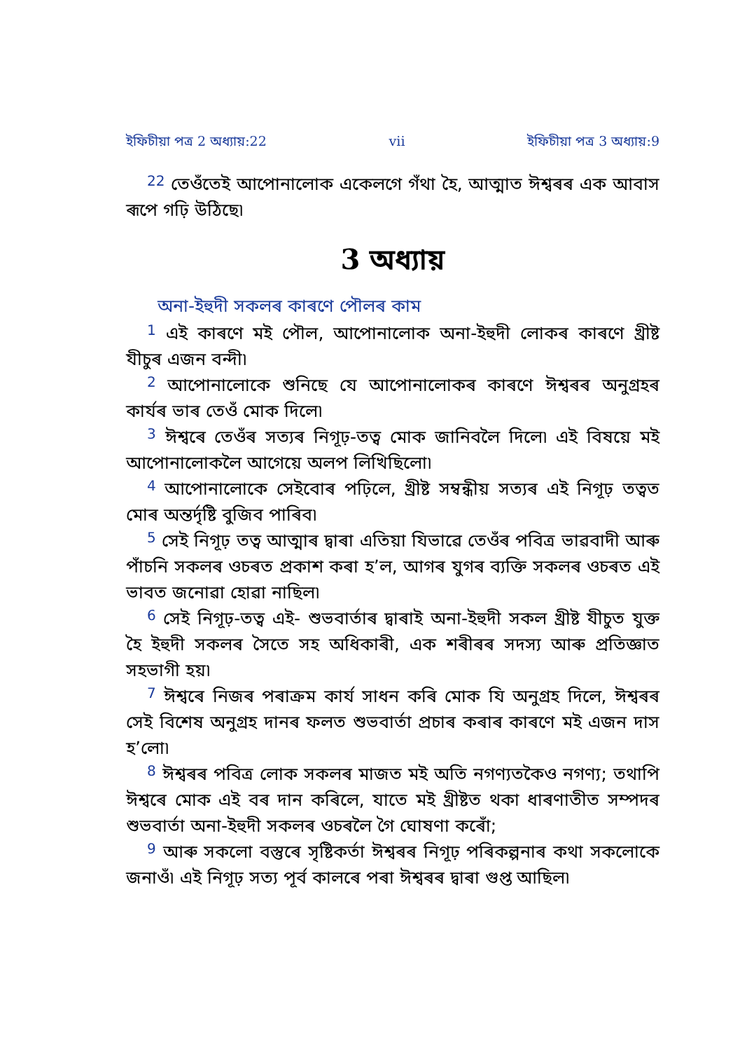ইফিচীয়া পত্র 2 অধ্যায়:22 vii ইফিচীয়া পত্র 3 অধ্যায়:9
<sup>22</sup> তেওঁতেই আপোনালোক একেলগে গঁথা হৈ, আত্মাত ঈশ্বৰৰ এক আবাস ৰূপে গঢ়ি উঠিছে৷
3 অধ্যায়
অনা-ইহুদী সকলৰ কাৰণে পৌলৰ কাম
<sup>1</sup> এই কাৰণে মই পৌল, আপোনালোক অনা-ইহুদী লোকৰ কাৰণে খ্ৰীষ্ট যীচুৰ এজন বন্দী৷
<sup>2</sup> আপোনালোকে শুনিছে যে আপোনালোকৰ কাৰণে ঈশ্বৰৰ অনুগ্ৰহৰ কাৰ্যৰ ভাৰ তেওঁ মোক দিলে৷
<sup>3</sup> ঈশ্বৰে তেওঁৰ সত্যৰ নিগূঢ়-তত্ব মোক জানিবলৈ দিলে৷ এই বিষয়ে মই আপোনালোকলৈ আগেয়ে অলপ লিখিছিলো৷
<sup>4</sup> আপোনালোকে সেইবোৰ পঢ়িলে, খ্ৰীষ্ট সম্বন্ধীয় সত্যৰ এই নিগূঢ় তত্বত মোৰ অন্তৰ্দৃষ্টি বুজিব পাৰিব৷
<sup>5</sup> সেই নিগূঢ় তত্ব আত্মাৰ দ্বাৰা এতিয়া যিভাৱে তেওঁৰ পবিত্ৰ ভাৱবাদী আৰু পাঁচনি সকলৰ ওচৰত প্ৰকাশ কৰা হ’ল, আগৰ যুগৰ ব্যক্তি সকলৰ ওচৰত এই ভাবত জনোৱা হোৱা নাছিল৷
<sup>6</sup> সেই নিগূঢ়-তত্ব এই- শুভবাৰ্তাৰ দ্বাৰাই অনা-ইহুদী সকল খ্ৰীষ্ট যীচুত যুক্ত হৈ ইহুদী সকলৰ সৈতে সহ অধিকাৰী, এক শৰীৰৰ সদস্য আৰু প্ৰতিজ্ঞাত সহভাগী হয়৷
<sup>7</sup> ঈশ্বৰে নিজৰ পৰাক্ৰম কাৰ্য সাধন কৰি মোক যি অনুগ্ৰহ দিলে, ঈশ্বৰৰ সেই বিশেষ অনুগ্ৰহ দানৰ ফলত শুভবাৰ্তা প্ৰচাৰ কৰাৰ কাৰণে মই এজন দাস হ’লো৷
<sup>8</sup> ঈশ্বৰৰ পবিত্ৰ লোক সকলৰ মাজত মই অতি নগণ্যতকৈও নগণ্য; তথাপি ঈশ্বৰে মোক এই বৰ দান কৰিলে, যাতে মই খ্ৰীষ্টত থকা ধাৰণাতীত সম্পদৰ শুভবাৰ্তা অনা-ইহুদী সকলৰ ওচৰলৈ গৈ ঘোষণা কৰোঁ;
<sup>9</sup> আৰু সকলো বস্তুৰে সৃষ্টিকৰ্তা ঈশ্বৰৰ নিগূঢ় পৰিকল্পনাৰ কথা সকলোকে জনাওঁ৷ এই নিগূঢ় সত্য পূৰ্ব কালৰে পৰা ঈশ্বৰৰ দ্বাৰা গুপ্ত আছিল৷